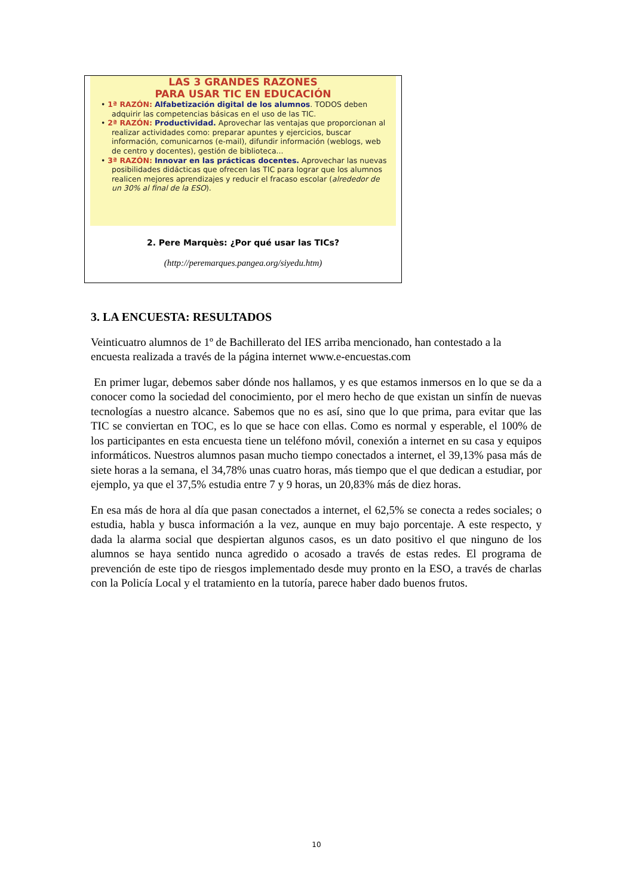LAS 3 GRANDES RAZONES
PARA USAR TIC EN EDUCACIÓN
• 1ª RAZÓN: Alfabetización digital de los alumnos. TODOS deben adquirir las competencias básicas en el uso de las TIC.
• 2ª RAZÓN: Productividad. Aprovechar las ventajas que proporcionan al realizar actividades como: preparar apuntes y ejercicios, buscar información, comunicarnos (e-mail), difundir información (weblogs, web de centro y docentes), gestión de biblioteca...
• 3ª RAZÓN: Innovar en las prácticas docentes. Aprovechar las nuevas posibilidades didácticas que ofrecen las TIC para lograr que los alumnos realicen mejores aprendizajes y reducir el fracaso escolar (alrededor de un 30% al final de la ESO).
2. Pere Marquès: ¿Por qué usar las TICs?
(http://peremarques.pangea.org/siyedu.htm)
3. LA ENCUESTA: RESULTADOS
Veinticuatro alumnos de 1º de Bachillerato del IES arriba mencionado, han contestado a la encuesta realizada a través de la página internet www.e-encuestas.com
En primer lugar, debemos saber dónde nos hallamos, y es que estamos inmersos en lo que se da a conocer como la sociedad del conocimiento, por el mero hecho de que existan un sinfín de nuevas tecnologías a nuestro alcance. Sabemos que no es así, sino que lo que prima, para evitar que las TIC se conviertan en TOC, es lo que se hace con ellas. Como es normal y esperable, el 100% de los participantes en esta encuesta tiene un teléfono móvil, conexión a internet en su casa y equipos informáticos. Nuestros alumnos pasan mucho tiempo conectados a internet, el 39,13% pasa más de siete horas a la semana, el 34,78% unas cuatro horas, más tiempo que el que dedican a estudiar, por ejemplo, ya que el 37,5% estudia entre 7 y 9 horas, un 20,83% más de diez horas.
En esa más de hora al día que pasan conectados a internet, el 62,5% se conecta a redes sociales; o estudia, habla y busca información a la vez, aunque en muy bajo porcentaje. A este respecto, y dada la alarma social que despiertan algunos casos, es un dato positivo el que ninguno de los alumnos se haya sentido nunca agredido o acosado a través de estas redes. El programa de prevención de este tipo de riesgos implementado desde muy pronto en la ESO, a través de charlas con la Policía Local y el tratamiento en la tutoría, parece haber dado buenos frutos.
10